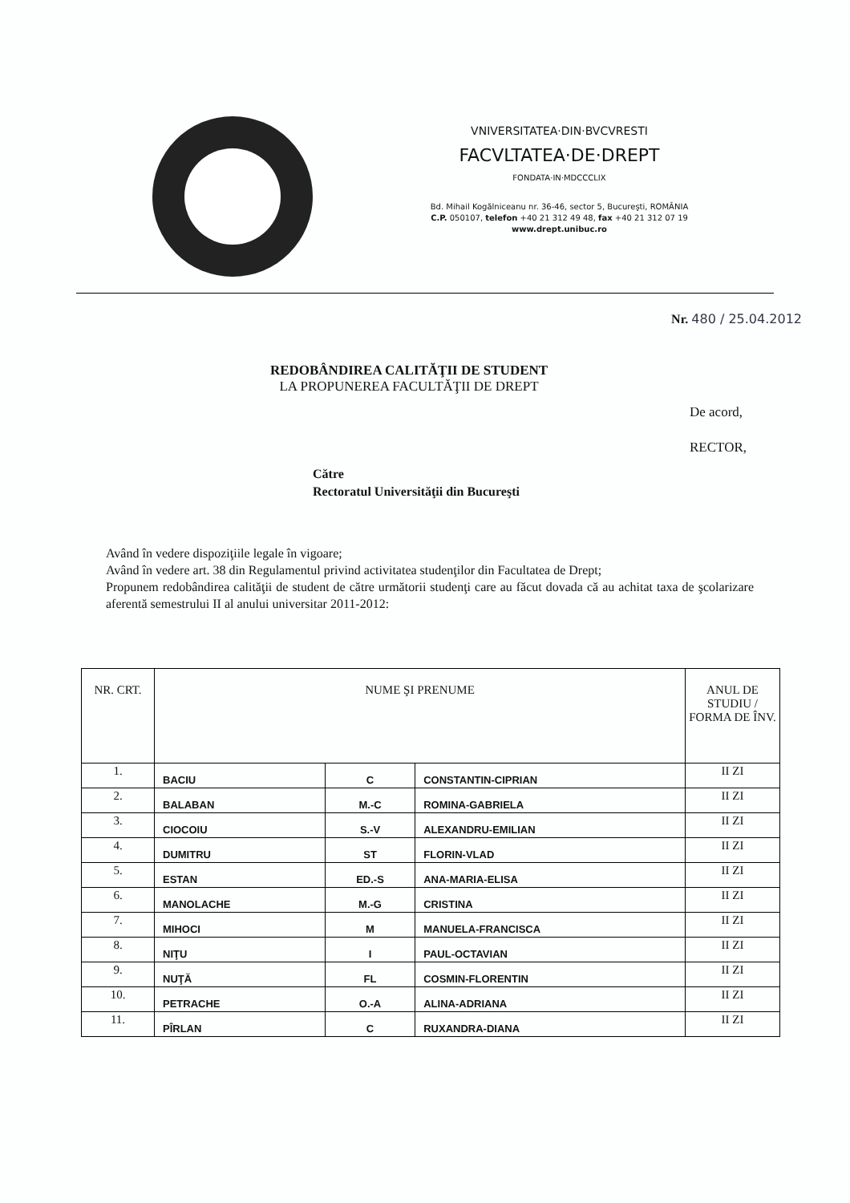VNIVERSITATEA·DIN·BVCVRESTI
FACVLTATEA·DE·DREPT
FONDATA·IN·MDCCCLIX
Bd. Mihail Kogălniceanu nr. 36-46, sector 5, Bucureşti, ROMÂNIA
C.P. 050107, telefon +40 21 312 49 48, fax +40 21 312 07 19
www.drept.unibuc.ro
Nr. 480 / 25.04.2012
REDOBÂNDIREA CALITĂŢII DE STUDENT
LA PROPUNEREA FACULTĂŢII DE DREPT
De acord,
RECTOR,
Către
Rectoratul Universităţii din Bucureşti
Având în vedere dispoziţiile legale în vigoare;
Având în vedere art. 38 din Regulamentul privind activitatea studenţilor din Facultatea de Drept;
Propunem redobândirea calităţii de student de către următorii studenţi care au făcut dovada că au achitat taxa de şcolarizare aferentă semestrului II al anului universitar 2011-2012:
| NR. CRT. | NUME ŞI PRENUME | | | ANUL DE STUDIU / FORMA DE ÎNV. |
| --- | --- | --- | --- | --- |
| 1. | BACIU | C | CONSTANTIN-CIPRIAN | II ZI |
| 2. | BALABAN | M.-C | ROMINA-GABRIELA | II ZI |
| 3. | CIOCOIU | S.-V | ALEXANDRU-EMILIAN | II ZI |
| 4. | DUMITRU | ST | FLORIN-VLAD | II ZI |
| 5. | ESTAN | ED.-S | ANA-MARIA-ELISA | II ZI |
| 6. | MANOLACHE | M.-G | CRISTINA | II ZI |
| 7. | MIHOCI | M | MANUELA-FRANCISCA | II ZI |
| 8. | NIŢU | I | PAUL-OCTAVIAN | II ZI |
| 9. | NUŢĂ | FL | COSMIN-FLORENTIN | II ZI |
| 10. | PETRACHE | O.-A | ALINA-ADRIANA | II ZI |
| 11. | PÎRLAN | C | RUXANDRA-DIANA | II ZI |